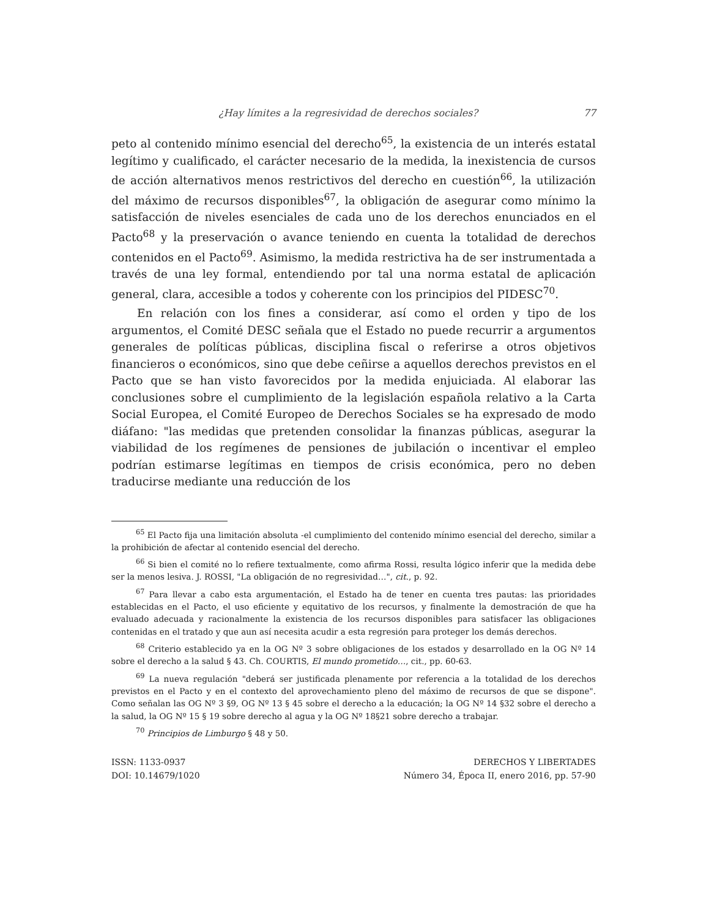¿Hay límites a la regresividad de derechos sociales? 77
peto al contenido mínimo esencial del derecho<sup>65</sup>, la existencia de un interés estatal legítimo y cualificado, el carácter necesario de la medida, la inexistencia de cursos de acción alternativos menos restrictivos del derecho en cuestión<sup>66</sup>, la utilización del máximo de recursos disponibles<sup>67</sup>, la obligación de asegurar como mínimo la satisfacción de niveles esenciales de cada uno de los derechos enunciados en el Pacto<sup>68</sup> y la preservación o avance teniendo en cuenta la totalidad de derechos contenidos en el Pacto<sup>69</sup>. Asimismo, la medida restrictiva ha de ser instrumentada a través de una ley formal, entendiendo por tal una norma estatal de aplicación general, clara, accesible a todos y coherente con los principios del PIDESC<sup>70</sup>.
En relación con los fines a considerar, así como el orden y tipo de los argumentos, el Comité DESC señala que el Estado no puede recurrir a argumentos generales de políticas públicas, disciplina fiscal o referirse a otros objetivos financieros o económicos, sino que debe ceñirse a aquellos derechos previstos en el Pacto que se han visto favorecidos por la medida enjuiciada. Al elaborar las conclusiones sobre el cumplimiento de la legislación española relativo a la Carta Social Europea, el Comité Europeo de Derechos Sociales se ha expresado de modo diáfano: "las medidas que pretenden consolidar la finanzas públicas, asegurar la viabilidad de los regímenes de pensiones de jubilación o incentivar el empleo podrían estimarse legítimas en tiempos de crisis económica, pero no deben traducirse mediante una reducción de los
<sup>65</sup> El Pacto fija una limitación absoluta -el cumplimiento del contenido mínimo esencial del derecho, similar a la prohibición de afectar al contenido esencial del derecho.
<sup>66</sup> Si bien el comité no lo refiere textualmente, como afirma Rossi, resulta lógico inferir que la medida debe ser la menos lesiva. J. ROSSI, "La obligación de no regresividad…", cit., p. 92.
<sup>67</sup> Para llevar a cabo esta argumentación, el Estado ha de tener en cuenta tres pautas: las prioridades establecidas en el Pacto, el uso eficiente y equitativo de los recursos, y finalmente la demostración de que ha evaluado adecuada y racionalmente la existencia de los recursos disponibles para satisfacer las obligaciones contenidas en el tratado y que aun así necesita acudir a esta regresión para proteger los demás derechos.
<sup>68</sup> Criterio establecido ya en la OG Nº 3 sobre obligaciones de los estados y desarrollado en la OG Nº 14 sobre el derecho a la salud § 43. Ch. COURTIS, El mundo prometido…, cit., pp. 60-63.
<sup>69</sup> La nueva regulación "deberá ser justificada plenamente por referencia a la totalidad de los derechos previstos en el Pacto y en el contexto del aprovechamiento pleno del máximo de recursos de que se dispone". Como señalan las OG Nº 3 §9, OG Nº 13 § 45 sobre el derecho a la educación; la OG Nº 14 §32 sobre el derecho a la salud, la OG Nº 15 § 19 sobre derecho al agua y la OG Nº 18§21 sobre derecho a trabajar.
<sup>70</sup> Principios de Limburgo § 48 y 50.
ISSN: 1133-0937
DOI: 10.14679/1020
DERECHOS Y LIBERTADES
Número 34, Época II, enero 2016, pp. 57-90